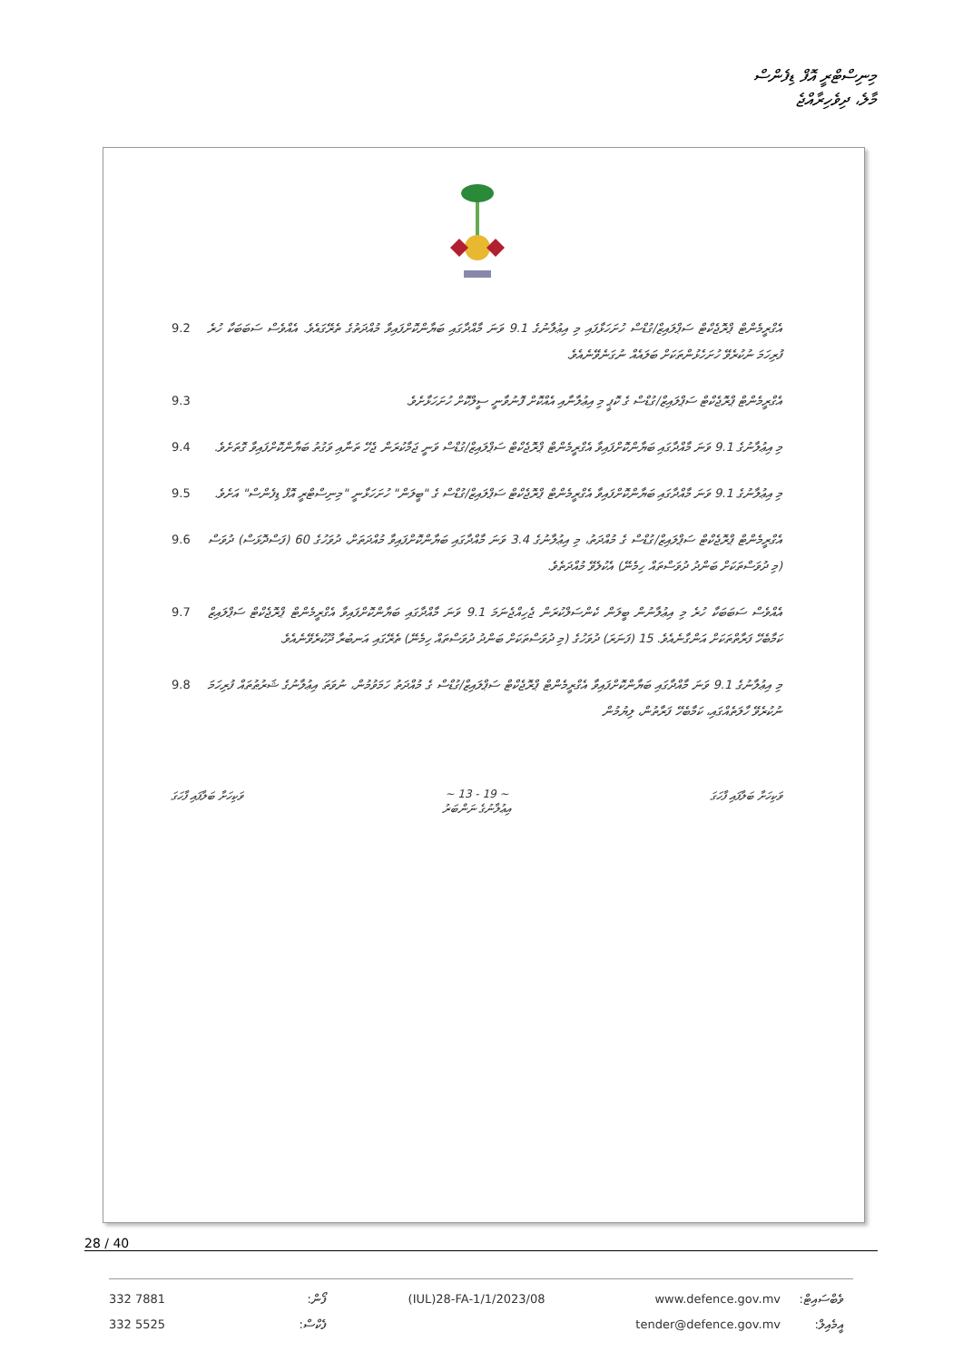މިނިސްޓްރީ އޮފް ޑިފެންސް
މާލެ، ދިވެހިރާއްޖެ
9.2 އެގްރީމެންޓް ޕްރޮޖެކްޓް ސަޕްލައިޒް/ގުޑްސް ހުށަހަޅާފައި މި އިޢުލާނުގެ 9.1 ވަނަ މާއްދާގައި ބަޔާންކޮށްފައިވާ މުއްދަތުގެ ތެރޭގައެވެ. އެއްވެސް ސަބަބަކާ ހުރެ ފުރިހަމަ ނުކުރެވޭ ހުށަހެޅުންތަކަށް ބަލައެއް ނުގަނެވޭނެއެވެ.
9.3 އެގްރީމެންޓް ޕްރޮޖެކްޓް ސަޕްލައިޒް/ގުޑްސް ގެ ކޮޕީ މި އިޢުލާނާއި އެއްކޮށް ފޮނުވާނީ ސީލްކޮށް ހުށަހަޅާށެވެ.
9.4 މި އިޢުލާނުގެ 9.1 ވަނަ މާއްދާގައި ބަޔާންކޮށްފައިވާ އެގްރީމެންޓް ޕްރޮޖެކްޓް ސަޕްލައިޒް/ގުޑްސް ވަނީ ޖަމާކުރަން ޖެހޭ ތަނާއި ވަގުތު ބަޔާންކޮށްފައިވާ ގޮތަށެވެ.
9.5 މި އިޢުލާނުގެ 9.1 ވަނަ މާއްދާގައި ބަޔާންކޮށްފައިވާ އެގްރީމެންޓް ޕްރޮޖެކްޓް ސަޕްލައިޒް/ގުޑްސް ގެ "ބީލަން" ހުށަހަޅާނީ "މިނިސްޓްރީ އޮފް ޑިފެންސް" އަށެވެ.
9.6 އެގްރީމެންޓް ޕްރޮޖެކްޓް ސަޕްލައިޒް/ގުޑްސް ގެ މުއްދަތު، މި އިޢުލާނުގެ 3.4 ވަނަ މާއްދާގައި ބަޔާންކޮށްފައިވާ މުއްދަތަށް، ދުވަހުގެ 60 (ފަސްދޮޅަސް) ދުވަސް (މި ދުވަސްތަކަށް ބަންދު ދުވަސްތައް ހިމެނޭ) އެކުލެވޭ މުއްދަތެވެ.
9.7 އެއްވެސް ސަބަބަކާ ހުރެ މި އިޢުލާނުން ބީލަން ކެންސަލްކުރަން ޖެހިއްޖެނަމަ 9.1 ވަނަ މާއްދާގައި ބަޔާންކޮށްފައިވާ އެގްރީމެންޓް ޕްރޮޖެކްޓް ސަޕްލައިޒް ކަމާބެހޭ ފަރާތްތަކަށް އަންގާނެއެވެ. 15 (ފަނަރަ) ދުވަހުގެ (މި ދުވަސްތަކަށް ބަންދު ދުވަސްތައް ހިމެނޭ) ތެރޭގައި އަނބުރާ ދޫކުރެވޭނެއެވެ.
9.8 މި އިޢުލާނުގެ 9.1 ވަނަ މާއްދާގައި ބަޔާންކޮށްފައިވާ އެގްރީމެންޓް ޕްރޮޖެކްޓް ސަޕްލައިޒް/ގުޑްސް ގެ މުއްދަތު ހަމަވުމުން، ނުވަތަ އިޢުލާނުގެ ޝަރުޠުތައް ފުރިހަމަ ނުކުރެވޭ ހާލަތެއްގައި، ކަމާބެހޭ ފަރާތުން، ލިޔުމުން
ވަކިހަށާ ބަލާފައި ފާހަގަ ~ 13 - 19 ~
އިޢުލާނުގެ ނަންބަރު
ވަކިހަށާ ބަލާފައި ފާހަގަ
28 / 40
332 7881
ފޯން:
(IUL)28-FA-1/1/2023/08
www.defence.gov.mv
ވެބްސައިޓް:
332 5525
ފެކްސް:
tender@defence.gov.mv
އީމެއިލް: